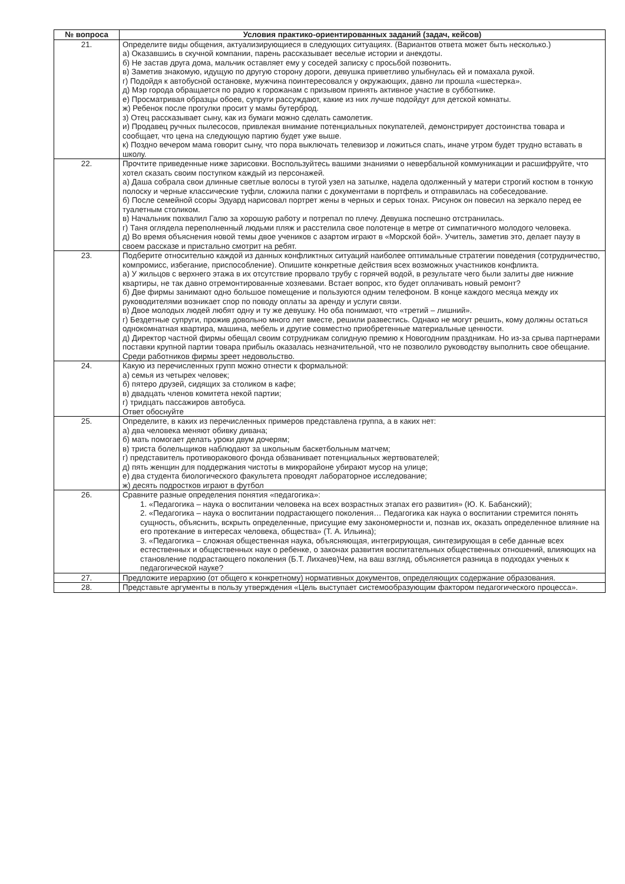| № вопроса | Условия практико-ориентированных заданий (задач, кейсов) |
| --- | --- |
| 21. | Определите виды общения, актуализирующиеся в следующих ситуациях. (Вариантов ответа может быть несколько.) а) Оказавшись в скучной компании, парень рассказывает веселые истории и анекдоты. б) Не застав друга дома, мальчик оставляет ему у соседей записку с просьбой позвонить. в) Заметив знакомую, идущую по другую сторону дороги, девушка приветливо улыбнулась ей и помахала рукой. г) Подойдя к автобусной остановке, мужчина поинтересовался у окружающих, давно ли прошла «шестерка». д) Мэр города обращается по радио к горожанам с призывом принять активное участие в субботнике. е) Просматривая образцы обоев, супруги рассуждают, какие из них лучше подойдут для детской комнаты. ж) Ребенок после прогулки просит у мамы бутерброд. з) Отец рассказывает сыну, как из бумаги можно сделать самолетик. и) Продавец ручных пылесосов, привлекая внимание потенциальных покупателей, демонстрирует достоинства товара и сообщает, что цена на следующую партию будет уже выше. к) Поздно вечером мама говорит сыну, что пора выключать телевизор и ложиться спать, иначе утром будет трудно вставать в школу. |
| 22. | Прочтите приведенные ниже зарисовки. Воспользуйтесь вашими знаниями о невербальной коммуникации и расшифруйте, что хотел сказать своим поступком каждый из персонажей. а) Даша собрала свои длинные светлые волосы в тугой узел на затылке, надела одолженный у матери строгий костюм в тонкую полоску и черные классические туфли, сложила папки с документами в портфель и отправилась на собеседование. б) После семейной ссоры Эдуард нарисовал портрет жены в черных и серых тонах. Рисунок он повесил на зеркало перед ее туалетным столиком. в) Начальник похвалил Галю за хорошую работу и потрепал по плечу. Девушка поспешно отстранилась. г) Таня оглядела переполненный людьми пляж и расстелила свое полотенце в метре от симпатичного молодого человека. д) Во время объяснения новой темы двое учеников с азартом играют в «Морской бой». Учитель, заметив это, делает паузу в своем рассказе и пристально смотрит на ребят. |
| 23. | Подберите относительно каждой из данных конфликтных ситуаций наиболее оптимальные стратегии поведения (сотрудничество, компромисс, избегание, приспособление). Опишите конкретные действия всех возможных участников конфликта. а) У жильцов с верхнего этажа в их отсутствие прорвало трубу с горячей водой, в результате чего были залиты две нижние квартиры, не так давно отремонтированные хозяевами. Встает вопрос, кто будет оплачивать новый ремонт? б) Две фирмы занимают одно большое помещение и пользуются одним телефоном. В конце каждого месяца между их руководителями возникает спор по поводу оплаты за аренду и услуги связи. в) Двое молодых людей любят одну и ту же девушку. Но оба понимают, что «третий – лишний». г) Бездетные супруги, прожив довольно много лет вместе, решили развестись. Однако не могут решить, кому должны остаться однокомнатная квартира, машина, мебель и другие совместно приобретенные материальные ценности. д) Директор частной фирмы обещал своим сотрудникам солидную премию к Новогодним праздникам. Но из-за срыва партнерами поставки крупной партии товара прибыль оказалась незначительной, что не позволило руководству выполнить свое обещание. Среди работников фирмы зреет недовольство. |
| 24. | Какую из перечисленных групп можно отнести к формальной: а) семья из четырех человек; б) пятеро друзей, сидящих за столиком в кафе; в) двадцать членов комитета некой партии; г) тридцать пассажиров автобуса. Ответ обоснуйте |
| 25. | Определите, в каких из перечисленных примеров представлена группа, а в каких нет: а) два человека меняют обивку дивана; б) мать помогает делать уроки двум дочерям; в) триста болельщиков наблюдают за школьным баскетбольным матчем; г) представитель противоракового фонда обзванивает потенциальных жертвователей; д) пять женщин для поддержания чистоты в микрорайоне убирают мусор на улице; е) два студента биологического факультета проводят лабораторное исследование; ж) десять подростков играют в футбол |
| 26. | Сравните разные определения понятия «педагогика»: 1. «Педагогика – наука о воспитании человека на всех возрастных этапах его развития» (Ю. К. Бабанский); 2. «Педагогика – наука о воспитании подрастающего поколения… Педагогика как наука о воспитании стремится понять сущность, объяснить, вскрыть определенные, присущие ему закономерности и, познав их, оказать определенное влияние на его протекание в интересах человека, общества» (Т. А. Ильина); 3. «Педагогика – сложная общественная наука, объясняющая, интегрирующая, синтезирующая в себе данные всех естественных и общественных наук о ребенке, о законах развития воспитательных общественных отношений, влияющих на становление подрастающего поколения (Б.Т. Лихачев)Чем, на ваш взгляд, объясняется разница в подходах ученых к педагогической науке? |
| 27. | Предложите иерархию (от общего к конкретному) нормативных документов, определяющих содержание образования. |
| 28. | Представьте аргументы в пользу утверждения «Цель выступает системообразующим фактором педагогического процесса». |